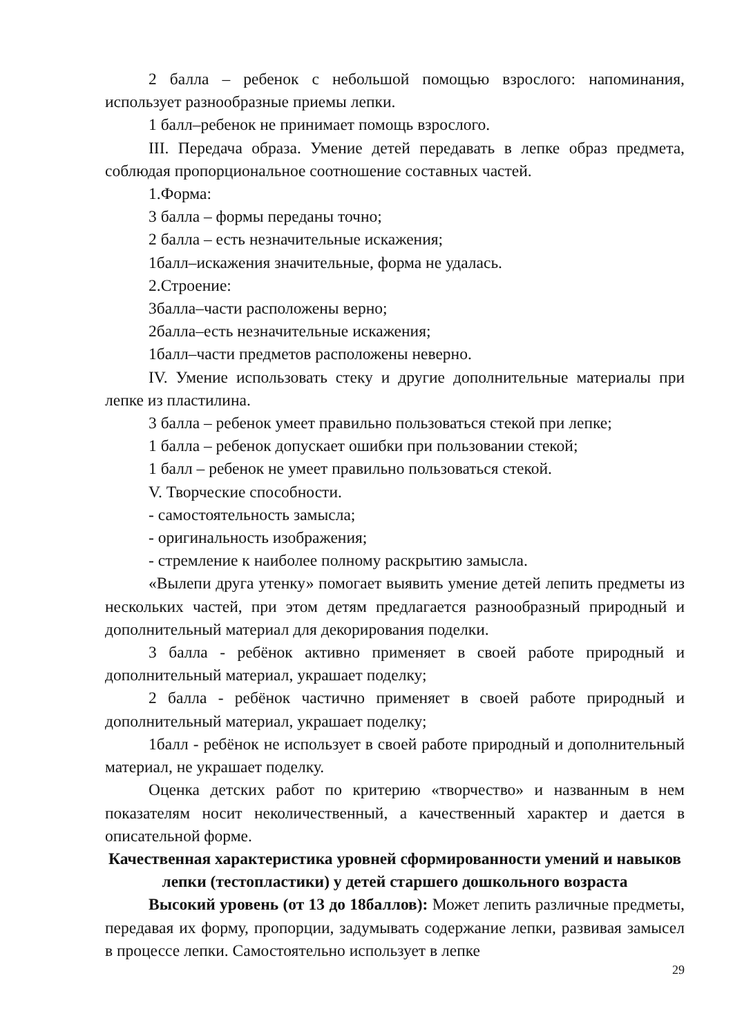2 балла – ребенок с небольшой помощью взрослого: напоминания, использует разнообразные приемы лепки.
1 балл–ребенок не принимает помощь взрослого.
III. Передача образа. Умение детей передавать в лепке образ предмета, соблюдая пропорциональное соотношение составных частей.
1.Форма:
3 балла – формы переданы точно;
2 балла – есть незначительные искажения;
1балл–искажения значительные, форма не удалась.
2.Строение:
3балла–части расположены верно;
2балла–есть незначительные искажения;
1балл–части предметов расположены неверно.
IV. Умение использовать стеку и другие дополнительные материалы при лепке из пластилина.
3 балла – ребенок умеет правильно пользоваться стекой при лепке;
1 балла – ребенок допускает ошибки при пользовании стекой;
1 балл – ребенок не умеет правильно пользоваться стекой.
V. Творческие способности.
- самостоятельность замысла;
- оригинальность изображения;
- стремление к наиболее полному раскрытию замысла.
«Вылепи друга утенку» помогает выявить умение детей лепить предметы из нескольких частей, при этом детям предлагается разнообразный природный и дополнительный материал для декорирования поделки.
3 балла - ребёнок активно применяет в своей работе природный и дополнительный материал, украшает поделку;
2 балла - ребёнок частично применяет в своей работе природный и дополнительный материал, украшает поделку;
1балл - ребёнок не использует в своей работе природный и дополнительный материал, не украшает поделку.
Оценка детских работ по критерию «творчество» и названным в нем показателям носит неколичественный, а качественный характер и дается в описательной форме.
Качественная характеристика уровней сформированности умений и навыков лепки (тестопластики) у детей старшего дошкольного возраста
Высокий уровень (от 13 до 18баллов): Может лепить различные предметы, передавая их форму, пропорции, задумывать содержание лепки, развивая замысел в процессе лепки. Самостоятельно использует в лепке
29